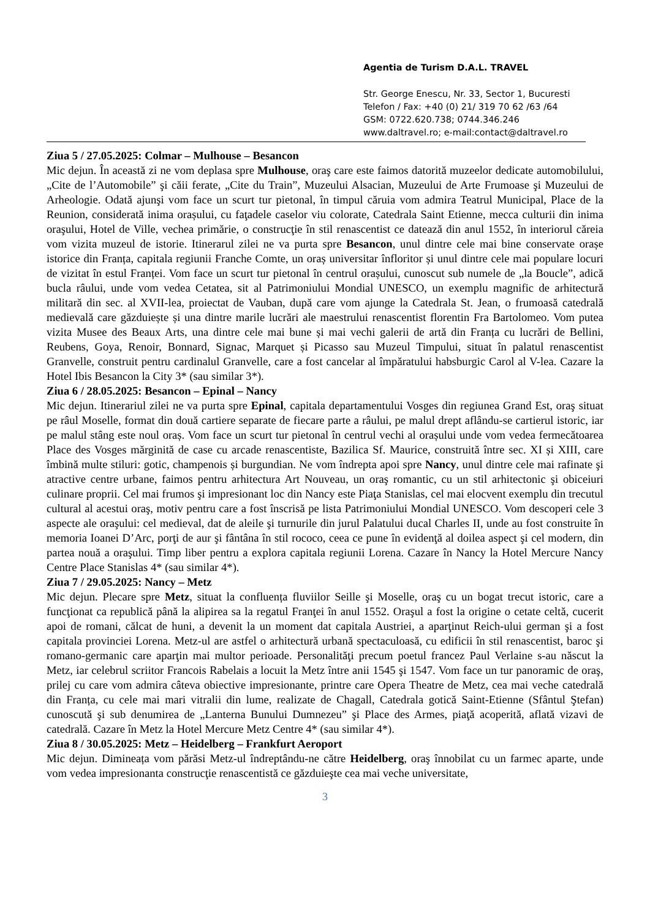Agentia de Turism D.A.L. TRAVEL
Str. George Enescu, Nr. 33, Sector 1, Bucuresti
Telefon / Fax: +40 (0) 21/ 319 70 62 /63 /64
GSM: 0722.620.738; 0744.346.246
www.daltravel.ro; e-mail:contact@daltravel.ro
Ziua 5 / 27.05.2025: Colmar – Mulhouse – Besancon
Mic dejun. În această zi ne vom deplasa spre Mulhouse, oraş care este faimos datorită muzeelor dedicate automobilului, „Cite de l’Automobile” şi căii ferate, „Cite du Train”, Muzeului Alsacian, Muzeului de Arte Frumoase şi Muzeului de Arheologie. Odată ajunşi vom face un scurt tur pietonal, în timpul căruia vom admira Teatrul Municipal, Place de la Reunion, considerată inima orașului, cu faţadele caselor viu colorate, Catedrala Saint Etienne, mecca culturii din inima oraşului, Hotel de Ville, vechea primărie, o construcţie în stil renascentist ce datează din anul 1552, în interiorul căreia vom vizita muzeul de istorie. Itinerarul zilei ne va purta spre Besancon, unul dintre cele mai bine conservate orașe istorice din Franța, capitala regiunii Franche Comte, un oraș universitar înfloritor și unul dintre cele mai populare locuri de vizitat în estul Franței. Vom face un scurt tur pietonal în centrul orașului, cunoscut sub numele de „la Boucle”, adică bucla râului, unde vom vedea Cetatea, sit al Patrimoniului Mondial UNESCO, un exemplu magnific de arhitectură militară din sec. al XVII-lea, proiectat de Vauban, după care vom ajunge la Catedrala St. Jean, o frumoasă catedrală medievală care găzduiește și una dintre marile lucrări ale maestrului renascentist florentin Fra Bartolomeo. Vom putea vizita Musee des Beaux Arts, una dintre cele mai bune și mai vechi galerii de artă din Franța cu lucrări de Bellini, Reubens, Goya, Renoir, Bonnard, Signac, Marquet și Picasso sau Muzeul Timpului, situat în palatul renascentist Granvelle, construit pentru cardinalul Granvelle, care a fost cancelar al împăratului habsburgic Carol al V-lea. Cazare la Hotel Ibis Besancon la City 3* (sau similar 3*).
Ziua 6 / 28.05.2025: Besancon – Epinal – Nancy
Mic dejun. Itinerariul zilei ne va purta spre Epinal, capitala departamentului Vosges din regiunea Grand Est, oraş situat pe râul Moselle, format din două cartiere separate de fiecare parte a râului, pe malul drept aflându-se cartierul istoric, iar pe malul stâng este noul oraș. Vom face un scurt tur pietonal în centrul vechi al orașului unde vom vedea fermecătoarea Place des Vosges mărginită de case cu arcade renascentiste, Bazilica Sf. Maurice, construită între sec. XI și XIII, care îmbină multe stiluri: gotic, champenois și burgundian. Ne vom îndrepta apoi spre Nancy, unul dintre cele mai rafinate şi atractive centre urbane, faimos pentru arhitectura Art Nouveau, un oraş romantic, cu un stil arhitectonic şi obiceiuri culinare proprii. Cel mai frumos şi impresionant loc din Nancy este Piaţa Stanislas, cel mai elocvent exemplu din trecutul cultural al acestui oraş, motiv pentru care a fost înscrisă pe lista Patrimoniului Mondial UNESCO. Vom descoperi cele 3 aspecte ale oraşului: cel medieval, dat de aleile şi turnurile din jurul Palatului ducal Charles II, unde au fost construite în memoria Ioanei D’Arc, porţi de aur şi fântâna în stil rococo, ceea ce pune în evidenţă al doilea aspect şi cel modern, din partea nouă a oraşului. Timp liber pentru a explora capitala regiunii Lorena. Cazare în Nancy la Hotel Mercure Nancy Centre Place Stanislas 4* (sau similar 4*).
Ziua 7 / 29.05.2025: Nancy – Metz
Mic dejun. Plecare spre Metz, situat la confluența fluviilor Seille şi Moselle, oraş cu un bogat trecut istoric, care a funcţionat ca republică până la alipirea sa la regatul Franţei în anul 1552. Oraşul a fost la origine o cetate celtă, cucerit apoi de romani, călcat de huni, a devenit la un moment dat capitala Austriei, a aparţinut Reich-ului german şi a fost capitala provinciei Lorena. Metz-ul are astfel o arhitectură urbană spectaculoasă, cu edificii în stil renascentist, baroc şi romano-germanic care aparţin mai multor perioade. Personalităţi precum poetul francez Paul Verlaine s-au născut la Metz, iar celebrul scriitor Francois Rabelais a locuit la Metz între anii 1545 şi 1547. Vom face un tur panoramic de oraş, prilej cu care vom admira câteva obiective impresionante, printre care Opera Theatre de Metz, cea mai veche catedrală din Franța, cu cele mai mari vitralii din lume, realizate de Chagall, Catedrala gotică Saint-Etienne (Sfântul Ştefan) cunoscută şi sub denumirea de „Lanterna Bunului Dumnezeu” şi Place des Armes, piaţă acoperită, aflată vizavi de catedrală. Cazare în Metz la Hotel Mercure Metz Centre 4* (sau similar 4*).
Ziua 8 / 30.05.2025: Metz – Heidelberg – Frankfurt Aeroport
Mic dejun. Dimineața vom părăsi Metz-ul îndreptându-ne către Heidelberg, oraş înnobilat cu un farmec aparte, unde vom vedea impresionanta construcţie renascentistă ce găzduieşte cea mai veche universitate,
3